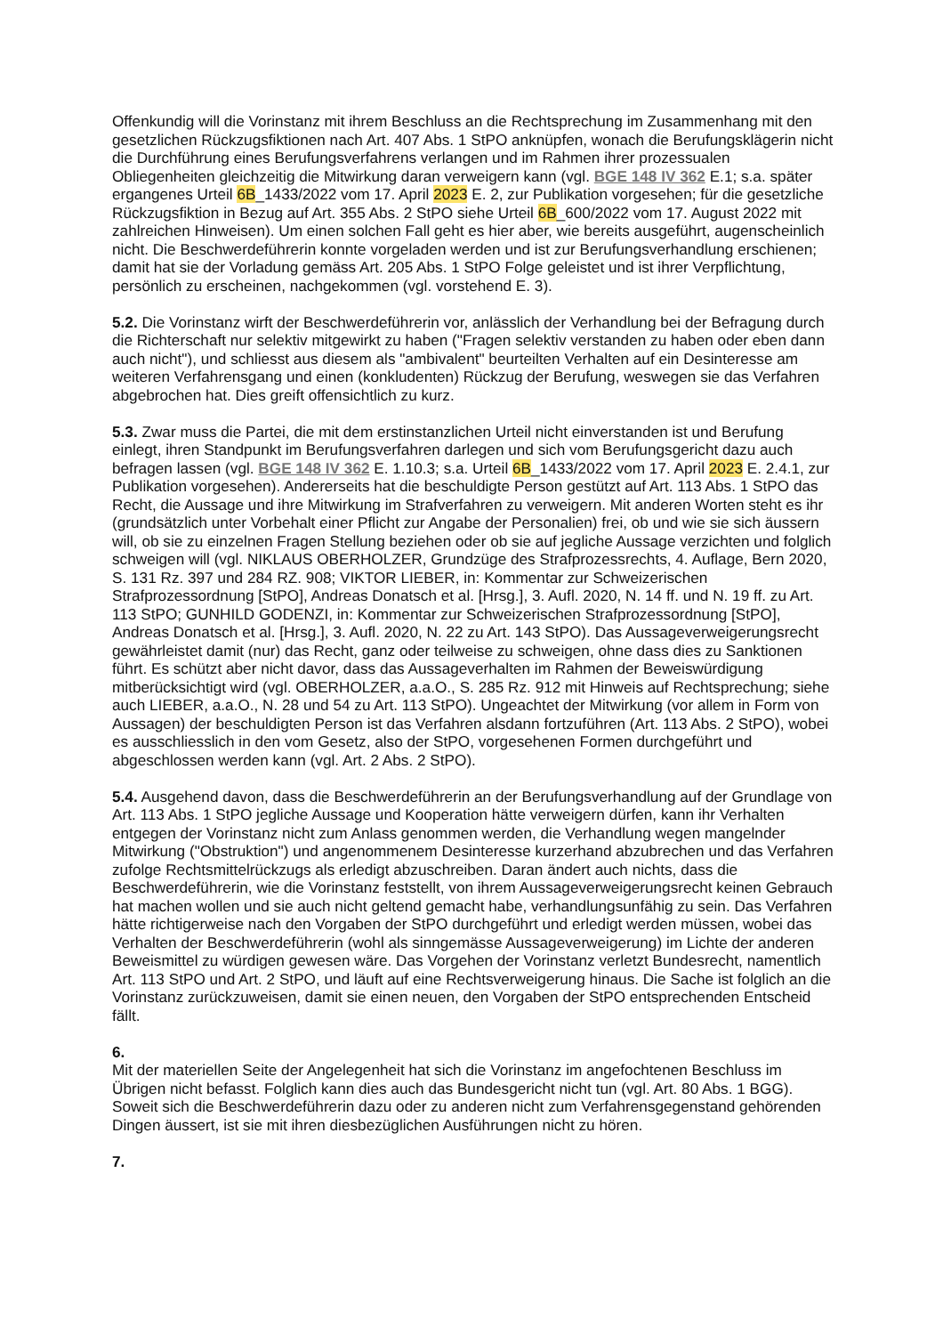Offenkundig will die Vorinstanz mit ihrem Beschluss an die Rechtsprechung im Zusammenhang mit den gesetzlichen Rückzugsfiktionen nach Art. 407 Abs. 1 StPO anknüpfen, wonach die Berufungsklägerin nicht die Durchführung eines Berufungsverfahrens verlangen und im Rahmen ihrer prozessualen Obliegenheiten gleichzeitig die Mitwirkung daran verweigern kann (vgl. BGE 148 IV 362 E.1; s.a. später ergangenes Urteil 6B_1433/2022 vom 17. April 2023 E. 2, zur Publikation vorgesehen; für die gesetzliche Rückzugsfiktion in Bezug auf Art. 355 Abs. 2 StPO siehe Urteil 6B_600/2022 vom 17. August 2022 mit zahlreichen Hinweisen). Um einen solchen Fall geht es hier aber, wie bereits ausgeführt, augenscheinlich nicht. Die Beschwerdeführerin konnte vorgeladen werden und ist zur Berufungsverhandlung erschienen; damit hat sie der Vorladung gemäss Art. 205 Abs. 1 StPO Folge geleistet und ist ihrer Verpflichtung, persönlich zu erscheinen, nachgekommen (vgl. vorstehend E. 3).
5.2. Die Vorinstanz wirft der Beschwerdeführerin vor, anlässlich der Verhandlung bei der Befragung durch die Richterschaft nur selektiv mitgewirkt zu haben ("Fragen selektiv verstanden zu haben oder eben dann auch nicht"), und schliesst aus diesem als "ambivalent" beurteilten Verhalten auf ein Desinteresse am weiteren Verfahrensgang und einen (konkludenten) Rückzug der Berufung, weswegen sie das Verfahren abgebrochen hat. Dies greift offensichtlich zu kurz.
5.3. Zwar muss die Partei, die mit dem erstinstanzlichen Urteil nicht einverstanden ist und Berufung einlegt, ihren Standpunkt im Berufungsverfahren darlegen und sich vom Berufungsgericht dazu auch befragen lassen (vgl. BGE 148 IV 362 E. 1.10.3; s.a. Urteil 6B_1433/2022 vom 17. April 2023 E. 2.4.1, zur Publikation vorgesehen). Andererseits hat die beschuldigte Person gestützt auf Art. 113 Abs. 1 StPO das Recht, die Aussage und ihre Mitwirkung im Strafverfahren zu verweigern. Mit anderen Worten steht es ihr (grundsätzlich unter Vorbehalt einer Pflicht zur Angabe der Personalien) frei, ob und wie sie sich äussern will, ob sie zu einzelnen Fragen Stellung beziehen oder ob sie auf jegliche Aussage verzichten und folglich schweigen will (vgl. NIKLAUS OBERHOLZER, Grundzüge des Strafprozessrechts, 4. Auflage, Bern 2020, S. 131 Rz. 397 und 284 RZ. 908; VIKTOR LIEBER, in: Kommentar zur Schweizerischen Strafprozessordnung [StPO], Andreas Donatsch et al. [Hrsg.], 3. Aufl. 2020, N. 14 ff. und N. 19 ff. zu Art. 113 StPO; GUNHILD GODENZI, in: Kommentar zur Schweizerischen Strafprozessordnung [StPO], Andreas Donatsch et al. [Hrsg.], 3. Aufl. 2020, N. 22 zu Art. 143 StPO). Das Aussageverweigerungsrecht gewährleistet damit (nur) das Recht, ganz oder teilweise zu schweigen, ohne dass dies zu Sanktionen führt. Es schützt aber nicht davor, dass das Aussageverhalten im Rahmen der Beweiswürdigung mitberücksichtigt wird (vgl. OBERHOLZER, a.a.O., S. 285 Rz. 912 mit Hinweis auf Rechtsprechung; siehe auch LIEBER, a.a.O., N. 28 und 54 zu Art. 113 StPO). Ungeachtet der Mitwirkung (vor allem in Form von Aussagen) der beschuldigten Person ist das Verfahren alsdann fortzuführen (Art. 113 Abs. 2 StPO), wobei es ausschliesslich in den vom Gesetz, also der StPO, vorgesehenen Formen durchgeführt und abgeschlossen werden kann (vgl. Art. 2 Abs. 2 StPO).
5.4. Ausgehend davon, dass die Beschwerdeführerin an der Berufungsverhandlung auf der Grundlage von Art. 113 Abs. 1 StPO jegliche Aussage und Kooperation hätte verweigern dürfen, kann ihr Verhalten entgegen der Vorinstanz nicht zum Anlass genommen werden, die Verhandlung wegen mangelnder Mitwirkung ("Obstruktion") und angenommenem Desinteresse kurzerhand abzubrechen und das Verfahren zufolge Rechtsmittelrückzugs als erledigt abzuschreiben. Daran ändert auch nichts, dass die Beschwerdeführerin, wie die Vorinstanz feststellt, von ihrem Aussageverweigerungsrecht keinen Gebrauch hat machen wollen und sie auch nicht geltend gemacht habe, verhandlungsunfähig zu sein. Das Verfahren hätte richtigerweise nach den Vorgaben der StPO durchgeführt und erledigt werden müssen, wobei das Verhalten der Beschwerdeführerin (wohl als sinngemässe Aussageverweigerung) im Lichte der anderen Beweismittel zu würdigen gewesen wäre. Das Vorgehen der Vorinstanz verletzt Bundesrecht, namentlich Art. 113 StPO und Art. 2 StPO, und läuft auf eine Rechtsverweigerung hinaus. Die Sache ist folglich an die Vorinstanz zurückzuweisen, damit sie einen neuen, den Vorgaben der StPO entsprechenden Entscheid fällt.
6.
Mit der materiellen Seite der Angelegenheit hat sich die Vorinstanz im angefochtenen Beschluss im Übrigen nicht befasst. Folglich kann dies auch das Bundesgericht nicht tun (vgl. Art. 80 Abs. 1 BGG). Soweit sich die Beschwerdeführerin dazu oder zu anderen nicht zum Verfahrensgegenstand gehörenden Dingen äussert, ist sie mit ihren diesbezüglichen Ausführungen nicht zu hören.
7.